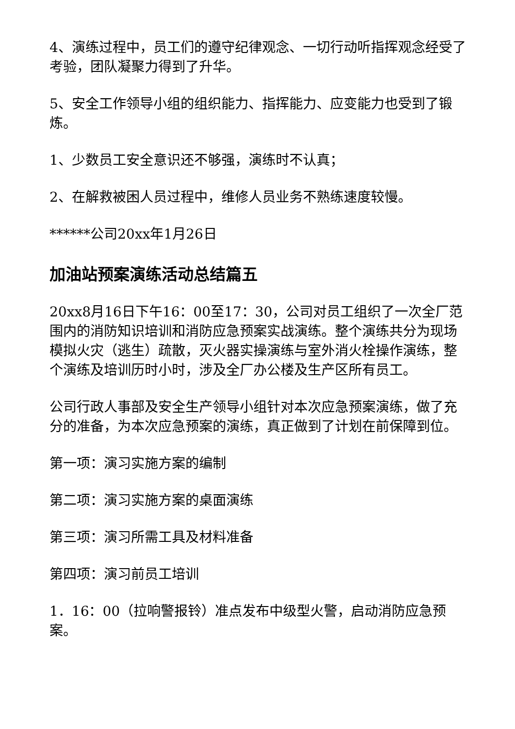4、演练过程中，员工们的遵守纪律观念、一切行动听指挥观念经受了考验，团队凝聚力得到了升华。
5、安全工作领导小组的组织能力、指挥能力、应变能力也受到了锻炼。
1、少数员工安全意识还不够强，演练时不认真；
2、在解救被困人员过程中，维修人员业务不熟练速度较慢。
******公司20xx年1月26日
加油站预案演练活动总结篇五
20xx8月16日下午16：00至17：30，公司对员工组织了一次全厂范围内的消防知识培训和消防应急预案实战演练。整个演练共分为现场模拟火灾（逃生）疏散，灭火器实操演练与室外消火栓操作演练，整个演练及培训历时小时，涉及全厂办公楼及生产区所有员工。
公司行政人事部及安全生产领导小组针对本次应急预案演练，做了充分的准备，为本次应急预案的演练，真正做到了计划在前保障到位。
第一项：演习实施方案的编制
第二项：演习实施方案的桌面演练
第三项：演习所需工具及材料准备
第四项：演习前员工培训
1．16：00（拉响警报铃）准点发布中级型火警，启动消防应急预案。